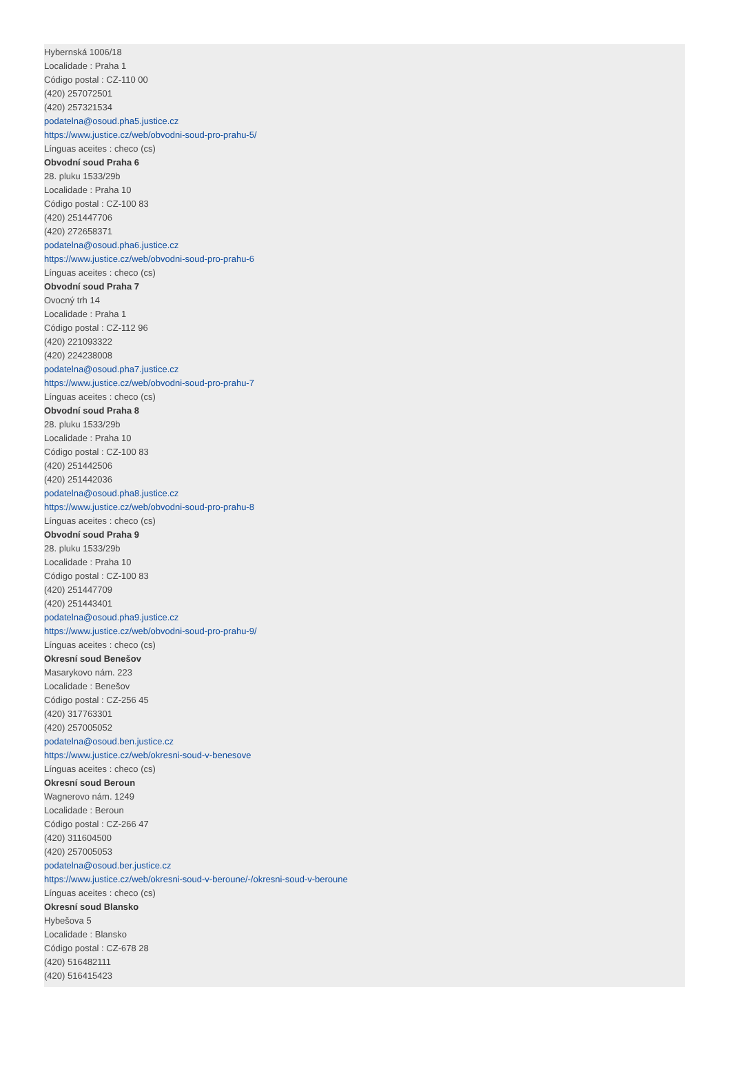Hybernská 1006/18
Localidade : Praha 1
Código postal : CZ-110 00
(420) 257072501
(420) 257321534
podatelna@osoud.pha5.justice.cz
https://www.justice.cz/web/obvodni-soud-pro-prahu-5/
Línguas aceites : checo (cs)
Obvodní soud Praha 6
28. pluku 1533/29b
Localidade : Praha 10
Código postal : CZ-100 83
(420) 251447706
(420) 272658371
podatelna@osoud.pha6.justice.cz
https://www.justice.cz/web/obvodni-soud-pro-prahu-6
Línguas aceites : checo (cs)
Obvodní soud Praha 7
Ovocný trh 14
Localidade : Praha 1
Código postal : CZ-112 96
(420) 221093322
(420) 224238008
podatelna@osoud.pha7.justice.cz
https://www.justice.cz/web/obvodni-soud-pro-prahu-7
Línguas aceites : checo (cs)
Obvodní soud Praha 8
28. pluku 1533/29b
Localidade : Praha 10
Código postal : CZ-100 83
(420) 251442506
(420) 251442036
podatelna@osoud.pha8.justice.cz
https://www.justice.cz/web/obvodni-soud-pro-prahu-8
Línguas aceites : checo (cs)
Obvodní soud Praha 9
28. pluku 1533/29b
Localidade : Praha 10
Código postal : CZ-100 83
(420) 251447709
(420) 251443401
podatelna@osoud.pha9.justice.cz
https://www.justice.cz/web/obvodni-soud-pro-prahu-9/
Línguas aceites : checo (cs)
Okresní soud Benešov
Masarykovo nám. 223
Localidade : Benešov
Código postal : CZ-256 45
(420) 317763301
(420) 257005052
podatelna@osoud.ben.justice.cz
https://www.justice.cz/web/okresni-soud-v-benesove
Línguas aceites : checo (cs)
Okresní soud Beroun
Wagnerovo nám. 1249
Localidade : Beroun
Código postal : CZ-266 47
(420) 311604500
(420) 257005053
podatelna@osoud.ber.justice.cz
https://www.justice.cz/web/okresni-soud-v-beroune/-/okresni-soud-v-beroune
Línguas aceites : checo (cs)
Okresní soud Blansko
Hybešova 5
Localidade : Blansko
Código postal : CZ-678 28
(420) 516482111
(420) 516415423